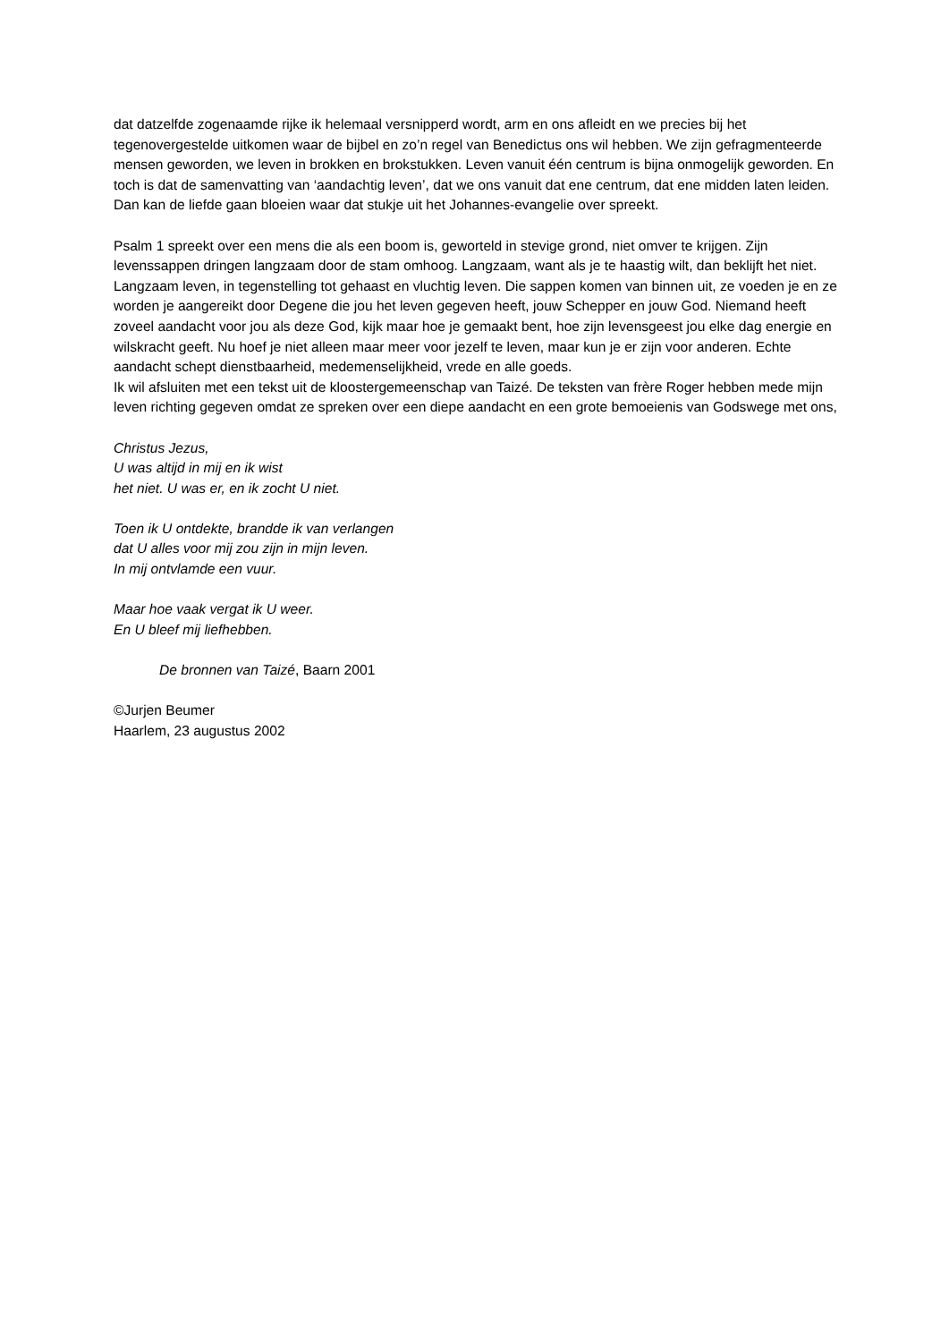dat datzelfde zogenaamde rijke ik helemaal versnipperd wordt, arm en ons afleidt en we precies bij het tegenovergestelde uitkomen waar de bijbel en zo’n regel van Benedictus ons wil hebben. We zijn gefragmenteerde mensen geworden, we leven in brokken en brokstukken. Leven vanuit één centrum is bijna onmogelijk geworden. En toch is dat de samenvatting van ‘aandachtig leven’, dat we ons vanuit dat ene centrum, dat ene midden laten leiden. Dan kan de liefde gaan bloeien waar dat stukje uit het Johannes-evangelie over spreekt.
Psalm 1 spreekt over een mens die als een boom is, geworteld in stevige grond, niet omver te krijgen. Zijn levenssappen dringen langzaam door de stam omhoog. Langzaam, want als je te haastig wilt, dan beklijft het niet. Langzaam leven, in tegenstelling tot gehaast en vluchtig leven. Die sappen komen van binnen uit, ze voeden je en ze worden je aangereikt door Degene die jou het leven gegeven heeft, jouw Schepper en jouw God. Niemand heeft zoveel aandacht voor jou als deze God, kijk maar hoe je gemaakt bent, hoe zijn levensgeest jou elke dag energie en wilskracht geeft. Nu hoef je niet alleen maar meer voor jezelf te leven, maar kun je er zijn voor anderen. Echte aandacht schept dienstbaarheid, medemenselijkheid, vrede en alle goeds.
Ik wil afsluiten met een tekst uit de kloostergemeenschap van Taizé. De teksten van frère Roger hebben mede mijn leven richting gegeven omdat ze spreken over een diepe aandacht en een grote bemoeienis van Godswege met ons,
Christus Jezus,
U was altijd in mij en ik wist
het niet. U was er, en ik zocht U niet.
Toen ik U ontdekte, brandde ik van verlangen
dat U alles voor mij zou zijn in mijn leven.
In mij ontvlamde een vuur.
Maar hoe vaak vergat ik U weer.
En U bleef mij liefhebben.
De bronnen van Taizé, Baarn 2001
©Jurjen Beumer
Haarlem, 23 augustus 2002